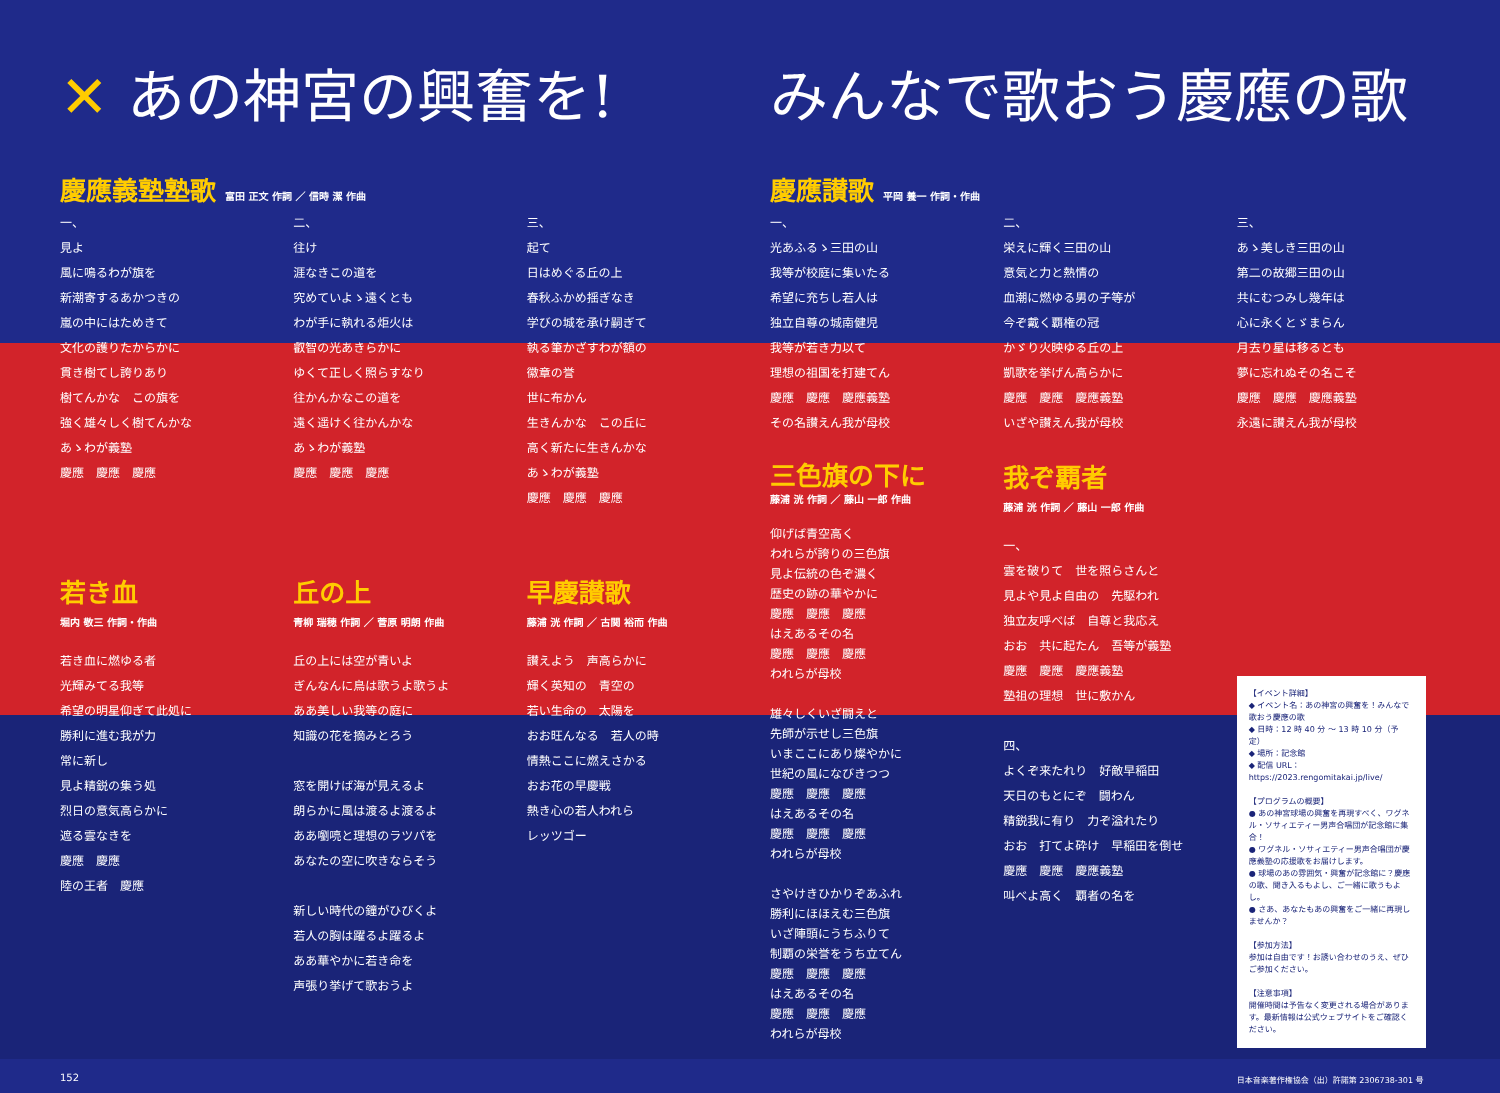✕ あの神宮の興奮を!
慶應義塾塾歌 富田 正文 作詞 ／ 信時 潔 作曲
一、
見よ
風に鳴るわが旗を
新潮寄するあかつきの
嵐の中にはためきて
文化の護りたからかに
貫き樹てし誇りあり
樹てんかな　この旗を
強く雄々しく樹てんかな
あゝわが義塾
慶應　慶應　慶應
二、
往け
涯なきこの道を
究めていよゝ遠くとも
わが手に執れる炬火は
叡智の光あきらかに
ゆくて正しく照らすなり
往かんかなこの道を
遠く遥けく往かんかな
あゝわが義塾
慶應　慶應　慶應
三、
起て
日はめぐる丘の上
春秋ふかめ揺ぎなき
学びの城を承け嗣ぎて
執る筆かざすわが額の
徽章の誉
世に布かん
生きんかな　この丘に
高く新たに生きんかな
あゝわが義塾
慶應　慶應　慶應
若き血
堀内 敬三 作詞・作曲
若き血に燃ゆる者
光輝みてる我等
希望の明星仰ぎて此処に
勝利に進む我が力
常に新し
見よ精鋭の集う処
烈日の意気高らかに
遮る雲なきを
慶應　慶應
陸の王者　慶應
丘の上
青柳 瑞穂 作詞 ／ 菅原 明朗 作曲
丘の上には空が青いよ
ぎんなんに鳥は歌うよ歌うよ
ああ美しい我等の庭に
知識の花を摘みとろう
窓を開けば海が見えるよ
朗らかに風は渡るよ渡るよ
ああ嚠喨と理想のラツパを
あなたの空に吹きならそう
新しい時代の鐘がひびくよ
若人の胸は躍るよ躍るよ
ああ華やかに若き命を
声張り挙げて歌おうよ
早慶讃歌
藤浦 洸 作詞 ／ 古関 裕而 作曲
讃えよう　声高らかに
輝く英知の　青空の
若い生命の　太陽を
おお旺んなる　若人の時
情熱ここに燃えさかる
おお花の早慶戦
熱き心の若人われら
レッツゴー
152
みんなで歌おう慶應の歌
慶應讃歌 平岡 養一 作詞・作曲
一、
光あふるゝ三田の山
我等が校庭に集いたる
希望に充ちし若人は
独立自尊の城南健児
我等が若き力以て
理想の祖国を打建てん
慶應　慶應　慶應義塾
その名讃えん我が母校
二、
栄えに輝く三田の山
意気と力と熱情の
血潮に燃ゆる男の子等が
今ぞ戴く覇権の冠
かゞり火映ゆる丘の上
凱歌を挙げん高らかに
慶應　慶應　慶應義塾
いざや讃えん我が母校
三、
あゝ美しき三田の山
第二の故郷三田の山
共にむつみし幾年は
心に永くとゞまらん
月去り星は移るとも
夢に忘れぬその名こそ
慶應　慶應　慶應義塾
永遠に讃えん我が母校
三色旗の下に
藤浦 洸 作詞 ／ 藤山 一郎 作曲
仰げば青空高く
われらが誇りの三色旗
見よ伝統の色ぞ濃く
歴史の跡の華やかに
慶應　慶應　慶應
はえあるその名
慶應　慶應　慶應
われらが母校
雄々しくいざ闘えと
先師が示せし三色旗
いまここにあり燦やかに
世紀の風になびきつつ
慶應　慶應　慶應
はえあるその名
慶應　慶應　慶應
われらが母校
さやけきひかりぞあふれ
勝利にほほえむ三色旗
いざ陣頭にうちふりて
制覇の栄誉をうち立てん
慶應　慶應　慶應
はえあるその名
慶應　慶應　慶應
われらが母校
我ぞ覇者
藤浦 洸 作詞 ／ 藤山 一郎 作曲
一、
雲を破りて　世を照らさんと
見よや見よ自由の　先駆われ
独立友呼べば　自尊と我応え
おお　共に起たん　吾等が義塾
慶應　慶應　慶應義塾
塾祖の理想　世に敷かん
四、
よくぞ来たれり　好敵早稲田
天日のもとにぞ　闘わん
精鋭我に有り　力ぞ溢れたり
おお　打てよ砕け　早稲田を倒せ
慶應　慶應　慶應義塾
叫べよ高く　覇者の名を
【イベント詳細】
◆ イベント名：あの神宮の興奮を！みんなで歌おう慶應の歌
◆ 日時：12 時 40 分 ～ 13 時 10 分（予定）
◆ 場所：記念館
◆ 配信 URL：https://2023.rengomitakai.jp/live/
【プログラムの概要】
● あの神宮球場の興奮を再現すべく、ワグネル・ソサィエティー男声合唱団が記念館に集合！
● ワグネル・ソサィエティー男声合唱団が慶應義塾の応援歌をお届けします。
● 球場のあの雰囲気・興奮が記念館に？慶應の歌、聞き入るもよし、ご一緒に歌うもよし。
● さあ、あなたもあの興奮をご一緒に再現しませんか？
【参加方法】
参加は自由です！お誘い合わせのうえ、ぜひご参加ください。
【注意事項】
開催時間は予告なく変更される場合があります。最新情報は公式ウェブサイトをご確認ください。
日本音楽著作権協会（出）許諾第 2306738-301 号